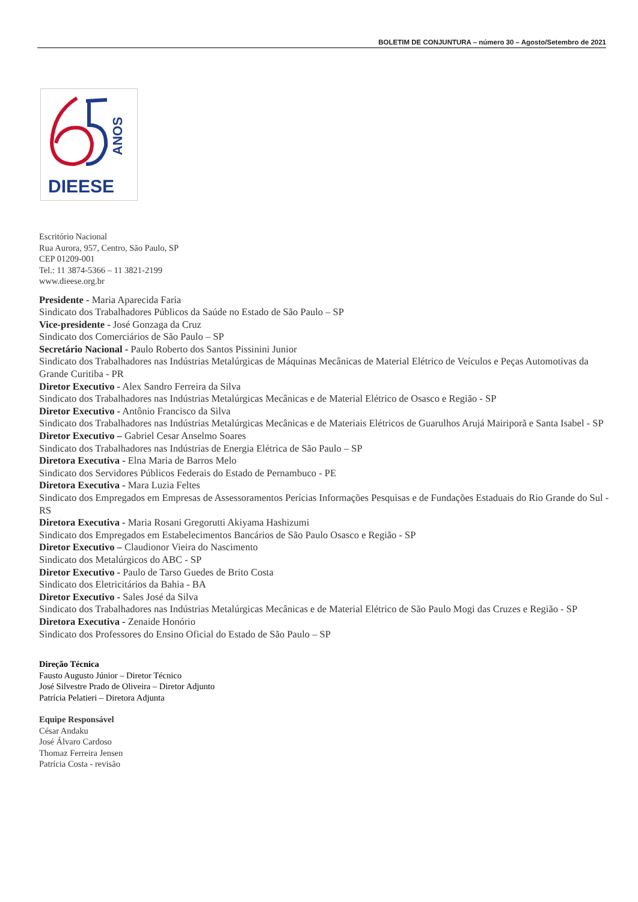BOLETIM DE CONJUNTURA – número 30 – Agosto/Setembro de 2021
ANOS
DIEESE
Escritório Nacional
Rua Aurora, 957, Centro, São Paulo, SP
CEP 01209-001
Tel.: 11 3874-5366 – 11 3821-2199
www.dieese.org.br
Presidente - Maria Aparecida Faria
Sindicato dos Trabalhadores Públicos da Saúde no Estado de São Paulo – SP
Vice-presidente - José Gonzaga da Cruz
Sindicato dos Comerciários de São Paulo – SP
Secretário Nacional - Paulo Roberto dos Santos Pissinini Junior
Sindicato dos Trabalhadores nas Indústrias Metalúrgicas de Máquinas Mecânicas de Material Elétrico de Veículos e Peças Automotivas da Grande Curitiba - PR
Diretor Executivo - Alex Sandro Ferreira da Silva
Sindicato dos Trabalhadores nas Indústrias Metalúrgicas Mecânicas e de Material Elétrico de Osasco e Região - SP
Diretor Executivo - Antônio Francisco da Silva
Sindicato dos Trabalhadores nas Indústrias Metalúrgicas Mecânicas e de Materiais Elétricos de Guarulhos Arujá Mairiporã e Santa Isabel - SP
Diretor Executivo – Gabriel Cesar Anselmo Soares
Sindicato dos Trabalhadores nas Indústrias de Energia Elétrica de São Paulo – SP
Diretora Executiva - Elna Maria de Barros Melo
Sindicato dos Servidores Públicos Federais do Estado de Pernambuco - PE
Diretora Executiva - Mara Luzia Feltes
Sindicato dos Empregados em Empresas de Assessoramentos Perícias Informações Pesquisas e de Fundações Estaduais do Rio Grande do Sul - RS
Diretora Executiva - Maria Rosani Gregorutti Akiyama Hashizumi
Sindicato dos Empregados em Estabelecimentos Bancários de São Paulo Osasco e Região - SP
Diretor Executivo – Claudionor Vieira do Nascimento
Sindicato dos Metalúrgicos do ABC - SP
Diretor Executivo - Paulo de Tarso Guedes de Brito Costa
Sindicato dos Eletricitários da Bahia - BA
Diretor Executivo - Sales José da Silva
Sindicato dos Trabalhadores nas Indústrias Metalúrgicas Mecânicas e de Material Elétrico de São Paulo Mogi das Cruzes e Região - SP
Diretora Executiva - Zenaide Honório
Sindicato dos Professores do Ensino Oficial do Estado de São Paulo – SP
Direção Técnica
Fausto Augusto Júnior – Diretor Técnico
José Silvestre Prado de Oliveira – Diretor Adjunto
Patrícia Pelatieri – Diretora Adjunta
Equipe Responsável
César Andaku
José Álvaro Cardoso
Thomaz Ferreira Jensen
Patrícia Costa - revisão